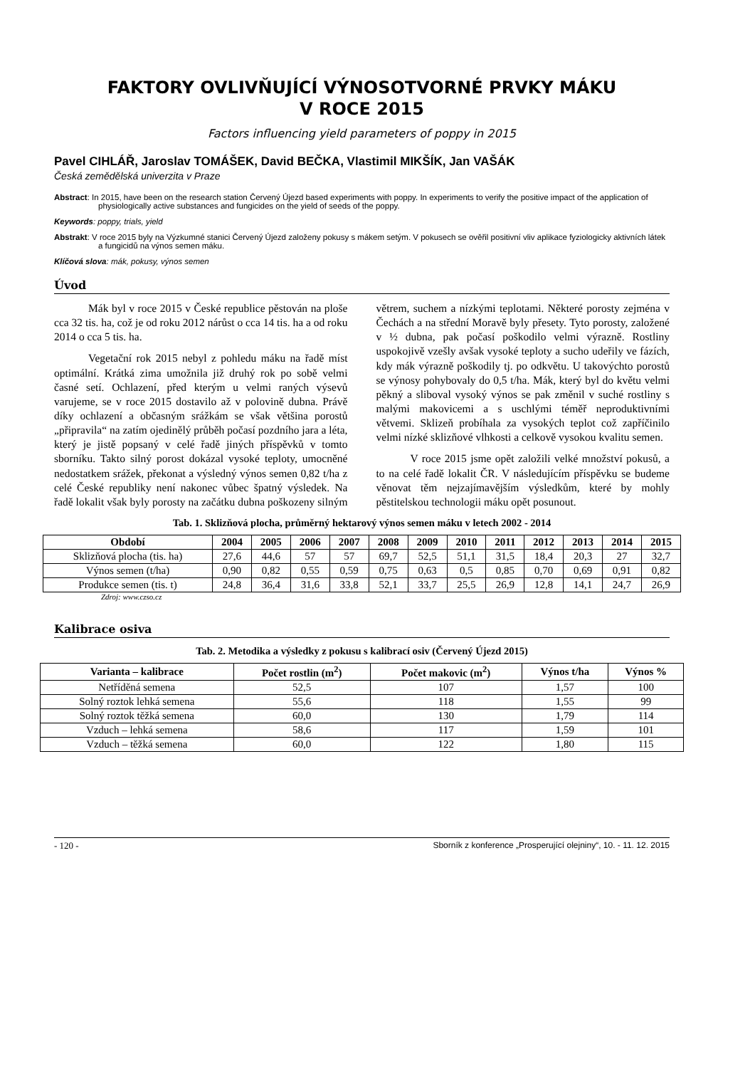FAKTORY OVLIVŇUJÍCÍ VÝNOSOTVORNÉ PRVKY MÁKU
V ROCE 2015
Factors influencing yield parameters of poppy in 2015
Pavel CIHLÁŘ, Jaroslav TOMÁŠEK, David BEČKA, Vlastimil MIKŠÍK, Jan VAŠÁK
Česká zemědělská univerzita v Praze
Abstract: In 2015, have been on the research station Červený Újezd based experiments with poppy. In experiments to verify the positive impact of the application of physiologically active substances and fungicides on the yield of seeds of the poppy.
Keywords: poppy, trials, yield
Abstrakt: V roce 2015 byly na Výzkumné stanici Červený Újezd založeny pokusy s mákem setým. V pokusech se ověřil positivní vliv aplikace fyziologicky aktivních látek a fungicidů na výnos semen máku.
Klíčová slova: mák, pokusy, výnos semen
Úvod
Mák byl v roce 2015 v České republice pěstován na ploše cca 32 tis. ha, což je od roku 2012 nárůst o cca 14 tis. ha a od roku 2014 o cca 5 tis. ha.
Vegetační rok 2015 nebyl z pohledu máku na řadě míst optimální. Krátká zima umožnila již druhý rok po sobě velmi časné setí. Ochlazení, před kterým u velmi raných výsevů varujeme, se v roce 2015 dostavilo až v polovině dubna. Právě díky ochlazení a občasným srážkám se však většina porostů „připravila“ na zatím ojedinělý průběh počasí pozdního jara a léta, který je jistě popsaný v celé řadě jiných příspěvků v tomto sborníku. Takto silný porost dokázal vysoké teploty, umocněné nedostatkem srážek, překonat a výsledný výnos semen 0,82 t/ha z celé České republiky není nakonec vůbec špatný výsledek. Na řadě lokalit však byly porosty na začátku dubna poškozeny silným větrem, suchem a nízkými teplotami. Některé porosty zejména v Čechách a na střední Moravě byly přesety. Tyto porosty, založené v ½ dubna, pak počasí poškodilo velmi výrazně. Rostliny uspokojivě vzešly avšak vysoké teploty a sucho udeřily ve fázích, kdy mák výrazně poškodily tj. po odkvětu. U takovýchto porostů se výnosy pohybovaly do 0,5 t/ha. Mák, který byl do květu velmi pěkný a sliboval vysoký výnos se pak změnil v suché rostliny s malými makovicemi a s uschlými téměř neproduktivními větvemi. Sklizeň probíhala za vysokých teplot což zapříčinilo velmi nízké sklizňové vlhkosti a celkově vysokou kvalitu semen.
V roce 2015 jsme opět založili velké množství pokusů, a to na celé řadě lokalit ČR. V následujícím příspěvku se budeme věnovat těm nejzajímavějším výsledkům, které by mohly pěstitelskou technologii máku opět posunout.
Tab. 1. Sklizňová plocha, průměrný hektarový výnos semen máku v letech 2002 - 2014
| Období | 2004 | 2005 | 2006 | 2007 | 2008 | 2009 | 2010 | 2011 | 2012 | 2013 | 2014 | 2015 |
| --- | --- | --- | --- | --- | --- | --- | --- | --- | --- | --- | --- | --- |
| Sklizňová plocha (tis. ha) | 27,6 | 44,6 | 57 | 57 | 69,7 | 52,5 | 51,1 | 31,5 | 18,4 | 20,3 | 27 | 32,7 |
| Výnos semen (t/ha) | 0,90 | 0,82 | 0,55 | 0,59 | 0,75 | 0,63 | 0,5 | 0,85 | 0,70 | 0,69 | 0,91 | 0,82 |
| Produkce semen (tis. t) | 24,8 | 36,4 | 31,6 | 33,8 | 52,1 | 33,7 | 25,5 | 26,9 | 12,8 | 14,1 | 24,7 | 26,9 |
Zdroj: www.czso.cz
Kalibrace osiva
Tab. 2. Metodika a výsledky z pokusu s kalibrací osiv (Červený Újezd 2015)
| Varianta – kalibrace | Počet rostlin (m<sup>2</sup>) | Počet makovic (m<sup>2</sup>) | Výnos t/ha | Výnos % |
| --- | --- | --- | --- | --- |
| Netříděná semena | 52,5 | 107 | 1,57 | 100 |
| Solný roztok lehká semena | 55,6 | 118 | 1,55 | 99 |
| Solný roztok těžká semena | 60,0 | 130 | 1,79 | 114 |
| Vzduch – lehká semena | 58,6 | 117 | 1,59 | 101 |
| Vzduch – těžká semena | 60,0 | 122 | 1,80 | 115 |
- 120 - Sborník z konference „Prosperující olejniny“, 10. - 11. 12. 2015